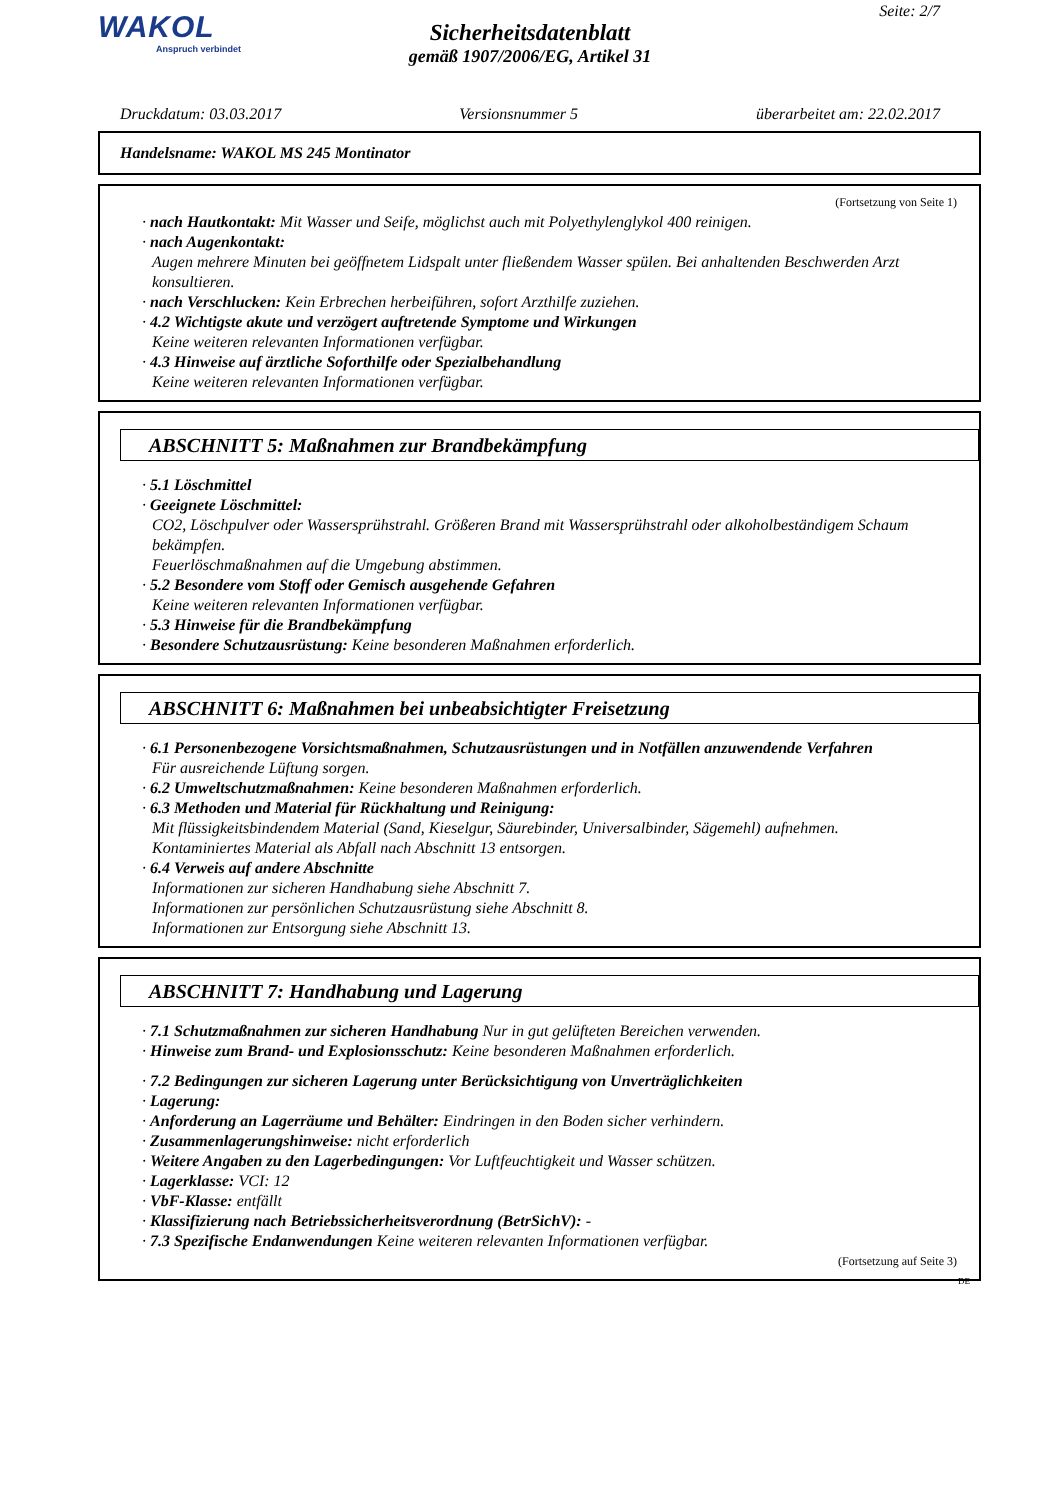WAKOL
Anspruch verbindet
Seite: 2/7
Sicherheitsdatenblatt
gemäß 1907/2006/EG, Artikel 31
Druckdatum: 03.03.2017 Versionsnummer 5 überarbeitet am: 22.02.2017
Handelsname: WAKOL MS 245 Montinator
(Fortsetzung von Seite 1)
· nach Hautkontakt: Mit Wasser und Seife, möglichst auch mit Polyethylenglykol 400 reinigen.
· nach Augenkontakt:
Augen mehrere Minuten bei geöffnetem Lidspalt unter fließendem Wasser spülen. Bei anhaltenden Beschwerden Arzt konsultieren.
· nach Verschlucken: Kein Erbrechen herbeiführen, sofort Arzthilfe zuziehen.
· 4.2 Wichtigste akute und verzögert auftretende Symptome und Wirkungen
Keine weiteren relevanten Informationen verfügbar.
· 4.3 Hinweise auf ärztliche Soforthilfe oder Spezialbehandlung
Keine weiteren relevanten Informationen verfügbar.
ABSCHNITT 5: Maßnahmen zur Brandbekämpfung
· 5.1 Löschmittel
· Geeignete Löschmittel:
CO2, Löschpulver oder Wassersprühstrahl. Größeren Brand mit Wassersprühstrahl oder alkoholbeständigem Schaum bekämpfen.
Feuerlöschmaßnahmen auf die Umgebung abstimmen.
· 5.2 Besondere vom Stoff oder Gemisch ausgehende Gefahren
Keine weiteren relevanten Informationen verfügbar.
· 5.3 Hinweise für die Brandbekämpfung
· Besondere Schutzausrüstung: Keine besonderen Maßnahmen erforderlich.
ABSCHNITT 6: Maßnahmen bei unbeabsichtigter Freisetzung
· 6.1 Personenbezogene Vorsichtsmaßnahmen, Schutzausrüstungen und in Notfällen anzuwendende Verfahren
Für ausreichende Lüftung sorgen.
· 6.2 Umweltschutzmaßnahmen: Keine besonderen Maßnahmen erforderlich.
· 6.3 Methoden und Material für Rückhaltung und Reinigung:
Mit flüssigkeitsbindendem Material (Sand, Kieselgur, Säurebinder, Universalbinder, Sägemehl) aufnehmen.
Kontaminiertes Material als Abfall nach Abschnitt 13 entsorgen.
· 6.4 Verweis auf andere Abschnitte
Informationen zur sicheren Handhabung siehe Abschnitt 7.
Informationen zur persönlichen Schutzausrüstung siehe Abschnitt 8.
Informationen zur Entsorgung siehe Abschnitt 13.
ABSCHNITT 7: Handhabung und Lagerung
· 7.1 Schutzmaßnahmen zur sicheren Handhabung Nur in gut gelüfteten Bereichen verwenden.
· Hinweise zum Brand- und Explosionsschutz: Keine besonderen Maßnahmen erforderlich.
· 7.2 Bedingungen zur sicheren Lagerung unter Berücksichtigung von Unverträglichkeiten
· Lagerung:
· Anforderung an Lagerräume und Behälter: Eindringen in den Boden sicher verhindern.
· Zusammenlagerungshinweise: nicht erforderlich
· Weitere Angaben zu den Lagerbedingungen: Vor Luftfeuchtigkeit und Wasser schützen.
· Lagerklasse: VCI: 12
· VbF-Klasse: entfällt
· Klassifizierung nach Betriebssicherheitsverordnung (BetrSichV): -
· 7.3 Spezifische Endanwendungen Keine weiteren relevanten Informationen verfügbar.
(Fortsetzung auf Seite 3)
DE